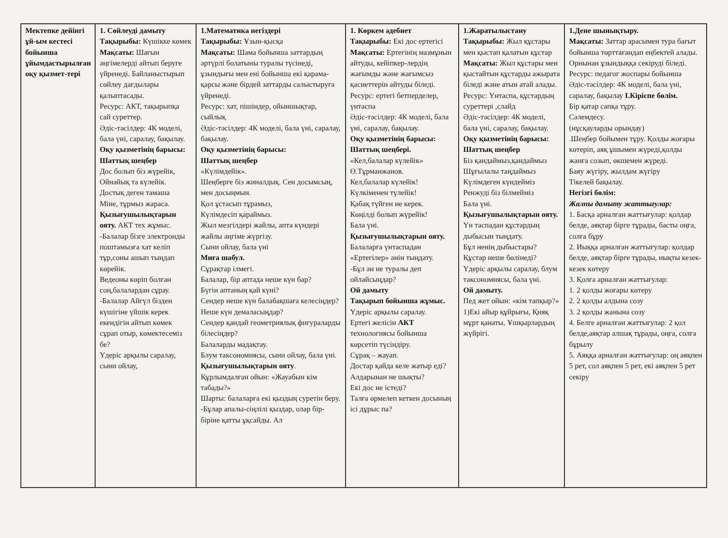| Мектепке дейінгі ұй-ым кестесі бойынша ұйымдастырылған оқу қызмет-тері | 1. Сөйлеуді дамыту Тақырыбы: Күшікке көмек Мақсаты: Шағын әңгімелерді айтып беруге үйренеді. Байланыстырып сөйлеу дағдылары қалыптасады. Ресурс: АКТ, тақырыпқа сай суреттер. Әдіс-тәсілдер: 4К моделі, бала үні, саралау, бақылау. Оқу қызметінің барысы: Шаттық шеңбер Дос болып біз жүрейік, Ойнайық та күлейік. Достық деген тамаша Міне, тұрмыз жараса. Қызығушылықтарын ояту. АКТ тех жұмыс. -Балалар бізге электронды поштамызға хат келіп тұр,соны ашып тыңдап көрейік. Ведеоны көріп болған соң,балалардан сұрау. -Балалар Айгүл бізден күшігіне үйшік керек екендігін айтып көмек сұрап отыр, көмектесеміз бе? Үдеріс арқылы саралау, сыни ойлау, | 1.Математика негіздері Тақырыбы: Ұзын-қысқа Мақсаты: Шама бойынша заттардың әртүрлі болатыны туралы түсінеді, ұзындығы мен ені бойынша екі қарама-қарсы және бірдей заттарды салыстыруға үйренеді. Ресурс: хат, пішіндер, ойыншықтар, сыйлық Әдіс-тәсілдер: 4К моделі, бала үні, саралау, бақылау. Оқу қызметінің барысы: Шаттық шеңбер «Күлімдейік». Шеңберге біз жиналдық. Сен досымсың, мен досыңмын. Қол ұстасып тұрамыз, Күлімдесіп қараймыз. Жыл мезгілдері жайлы, апта күндері жайлы әңгіме жүргізу. Сыни ойлау, бала үні Миға шабул. Сұрақтар ілмегі. Балалар, бір аптада неше күн бар? Бүгін аптаның қай күні? Сендер неше күн балабақшаға келесіңдер? Неше күн демаласыңдар? Сендер қандай геометриялық фигураларды білесіңдер? Балаларды мадақтау. Блум таксономиясы, сыни ойлау, бала үні. Қызығушылықтарын ояту . Құрлымдалған ойын: «Жауабын кім табады?» Шарты: балаларға екі қыздың суретін беру. -Бұлар апалы-сіңлілі қыздар, олар бір-біріне қатты ұқсайды. Ал | 1. Көркем әдебиет Тақырыбы: Екі дос ертегісі Мақсаты: Ертегінің мазмұнын айтуды, кейіпкер-лердің жағымды және жағымсыз қасиеттерін айтуды біледі. Ресурс: ертегі бетперделер, үнтаспа Әдіс-тәсілдер: 4К моделі, бала үні, саралау, бақылау. Оқу қызметінің барысы: Шаттық шеңбері. «Кел,балалар күлейік» Ө.Тұрманжанов. Кел,балалар күлейік! Күлкіменен түлейік! Қабақ түйген не керек. Көңілді болып жүрейік! Бала үні. Қызығушылықтарын ояту. Балаларға үнтаспадан «Ертегілер» әнін тыңдату. -Бұл ән не туралы деп ойлайсыңдар? Ой дамыту Тақырып бойынша жұмыс. Үдеріс арқылы саралау. Ертегі желісін АКТ технологиясы бойынша көрсетіп түсіндіру. Сұрақ – жауап. Достар қайда келе жатыр еді? Алдарынан не шықты? Екі дос не істеді? Талға өрмелеп кеткен досының ісі дұрыс па? | 1.Жаратылыстану Тақырыбы: Жыл құстары мен қыстап қалатын құстар Мақсаты: Жыл құстары мен қыстайтын құстарды ажырата біледі және атын атай алады. Ресурс: Үнтаспа, құстардың суреттері ,слайд Әдіс-тәсілдер: 4К моделі, бала үні, саралау, бақылау. Оқу қызметінің барысы: Шаттық шеңбер Біз қандаймыз,қандаймыз Шұғылалы таңдаймыз Күлімдеген күндейміз Ренжуді біз білмейміз Бала үні. Қызығушылықтарын ояту. Үн таспадан құстардың дыбысын тыңдату. Бұл ненің дыбыстары? Құстар неше бөлінеді? Үдеріс арқылы саралау, блум таксономиясы, бала үні. Ой дамыту. Пед жет ойын: «кім тапқыр?» 1)Екі айыр құйрығы, Қияқ мұрт қанаты, Ұшқырлардың жүйрігі. | 1.Дене шынықтыру. Мақсаты: Заттар арасымен тура бағыт бойынша төрттағандап еңбектей алады. Орнынан ұзындыққа секіруді біледі. Ресурс: педагог жоспары бойынша Әдіс-тәсілдер: 4К моделі, бала үні, саралау, бақылау І.Кіріспе бөлім. Бір қатар сапқа тұру. Сәлемдесу. (нұсқауларды орындау) .Шеңбер бойымен тұру. Қолды жоғары көтеріп, аяқ ұшымен жүреді,қолды жанға созып, өкшемен жүреді. Баяу жүгіру, жылдам жүгіру Тікелей бақылау. Негізгі бөлім: Жалпы дамыту жаттығулар: 1. Басқа арналған жаттығулар: қолдар белде, аяқтар бірге тұрады, басты оңға, солға бұру 2. Иыққа арналған жаттығулар: қолдар белде, аяқтар бірге тұрады, иықты кезек- кезек көтеру 3. Қолға арналған жаттығулар: 1. 2 қолды жоғары көтеру 2. 2 қолды алдына созу 3. 2 қолды жанына созу 4. Белге арналған жаттығулар: 2 қол белде,аяқтар алшақ тұрады, оңға, солға бұрылу 5. Аяққа арналған жаттығулар: оң аяқпен 5 рет, сол аяқпен 5 рет, екі аяқпен 5 рет секіру |